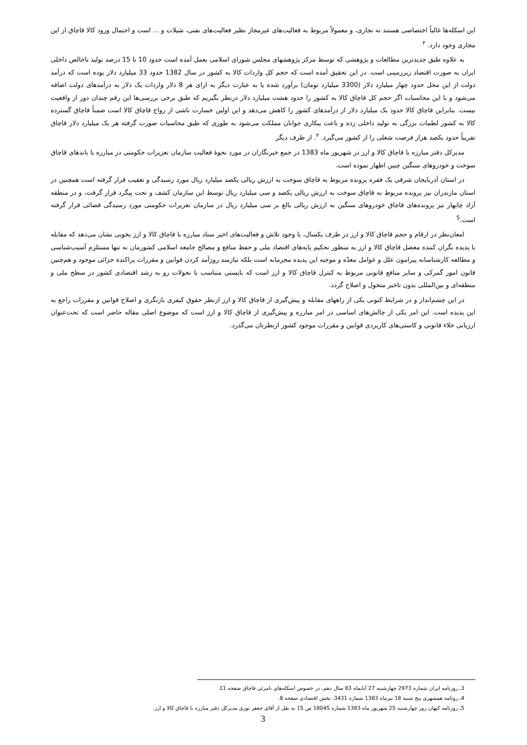این اسکله‌ها غالباً اختصاصی هستند نه تجاری، و معمولاً مربوط به فعالیت‌های غیرمجاز نظیر فعالیت‌های نفتی، شیلات و ... است و احتمال ورود کالا قاچاق از این مجاری وجود دارد. <sup>۳</sup>
به علاوه طبق جدیدترین مطالعات و پژوهشی که توسط مرکز پژوهشهای مجلس شورای اسلامی بعمل آمده است حدود 10 تا 15 درصد تولید ناخالص داخلی ایران به صورت اقتصاد زیرزمینی است. در این تحقیق آمده است که حجم کل واردات کالا به کشور در سال 1382 حدود 33 میلیارد دلار بوده است که درآمد دولت از این محل حدود چهار میلیارد دلار (3300 میلیارد تومان) برآورد شده یا به عبارت دیگر به ازای هر 8 دلار واردات یک دلار به درآمدهای دولت اضافه می‌شود و با این محاسبات اگر حجم کل قاچاق کالا به کشور را حدود هشت میلیارد دلار درنظر بگیریم که طبق برخی بررسی‌ها این رقم چندان دور از واقعیت نیست. بنابراین قاچاق کالا حدود یک میلیارد دلار از درآمدهای کشور را کاهش می‌دهد و این اولین خسارت ناشی از رواج قاچاق کالا است ضمناً قاچاق گسترده کالا به کشور لطمات بزرگی به تولید داخلی زده و باعث بیکاری جوانان مملکت می‌شود به طوری که طبق محاسبات صورت گرفته هر یک میلیارد دلار قاچاق تقریباً حدود یکصد هزار فرصت شغلی را از کشور می‌گیرد. <sup>۴</sup>. از طرف دیگر
مدیرکل دفتر مبارزه با قاچاق کالا و ارز در شهریور ماه 1383 در جمع خبرنگاران در مورد نحوهٔ فعالیت سازمان تعزیرات حکومتی در مبارزه با باندهای قاچاق سوخت و خودروهای سنگین چنین اظهار نموده است.
در استان آذربایجان شرقی یک فقره پرونده مربوط به قاچاق سوخت به ارزش ریالی یکصد میلیارد ریال مورد رسیدگی و تعقیب قرار گرفته است همچنین در استان مازندران نیز پرونده مربوط به قاچاق سوخت به ارزش ریالی یکصد و سی میلیارد ریال توسط این سازمان کشف و تحت پیگرد قرار گرفت، و در منطقه آزاد چابهار نیز پرونده‌های قاچاق خودروهای سنگین به ارزش ریالی بالغ بر سی میلیارد ریال در سازمان تعزیرات حکومتی مورد رسیدگی قضائی قرار گرفته است.<sup>5</sup>
امعان‌نظر در ارقام و حجم قاچاق کالا و ارز در ظرف یکسال، با وجود تلاش و فعالیت‌های اخیر ستاد مبارزه با قاچاق کالا و ارز بخوبی نشان می‌دهد که مقابله با پدیده نگران کننده معضل قاچاق کالا و ارز به منظور تحکیم پایه‌های اقتصاد ملی و حفظ منافع و مصالح جامعه اسلامی کشورمان نه تنها مستلزم آسیب‌شناسی و مطالعه کارشناسانه پیرامون علل و عوامل معدّه و موجبه این پدیده مجرمانه است بلکه نیازمند روزآمد کردن قوانین و مقررات پراکنده جزائی موجود و هم‌چنین قانون امور گمرکی و سایر منافع قانونی مربوط به کنترل قاچاق کالا و ارز است که بایستی متناسب با تحولات رو به رشد اقتصادی کشور در سطح ملی و منطقه‌ای و بین‌المللی بدون تاخیر متحول و اصلاح گردد.
در این چشم‌انداز و در شرایط کنونی یکی از راههای مقابله و پیش‌گیری از قاچاق کالا و ارز ازنظر حقوق کیفری بازنگری و اصلاح قوانین و مقررات راجع به این پدیده است. این امر یکی از چالش‌های اساسی در امر مبارزه و پیش‌گیری از قاچاق کالا و ارز است که موضوع اصلی مقاله حاضر است که تحت‌عنوان ارزیابی خلاء قانونی و کاستی‌های کاربردی قوانین و مقررات موجود کشور ازنظرتان می‌گذرد.
3ـ روزنامه ایران شماره 2973 چهارشنبه 27 آبانماه 83 سال دهم، در خصوص اسکله‌های نامرئی قاچاق صفحه 11.
4ـ رونامه همشهری پنج شنبه 18 تیرماه 1383 شماره 3431، بخش اقتصادی صفحه 8.
5ـ روزنامه کیهان روز چهارشنبه 25 شهریور ماه 1383 شماره 18045 ص 15 به نقل از آقای جعفر نوری مدیرکل دفتر مبارزه با قاچاق کالا و ارز.
3